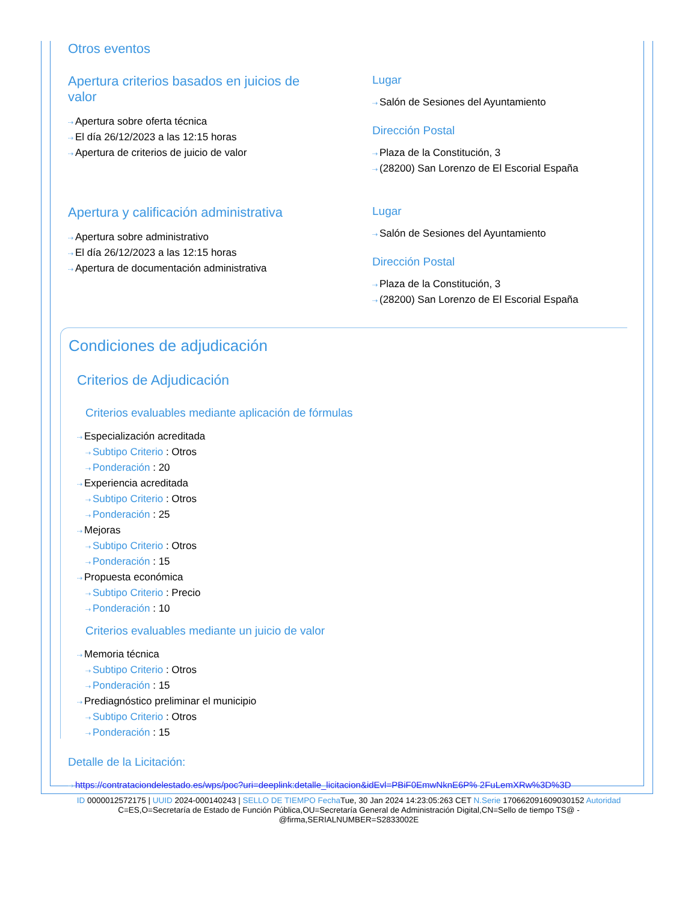Otros eventos
Apertura criterios basados en juicios de valor
⇢ Apertura sobre oferta técnica
⇢ El día 26/12/2023 a las 12:15 horas
⇢ Apertura de criterios de juicio de valor
Lugar
⇢ Salón de Sesiones del Ayuntamiento
Dirección Postal
⇢ Plaza de la Constitución, 3
⇢ (28200) San Lorenzo de El Escorial España
Apertura y calificación administrativa
⇢ Apertura sobre administrativo
⇢ El día 26/12/2023 a las 12:15 horas
⇢ Apertura de documentación administrativa
Lugar
⇢ Salón de Sesiones del Ayuntamiento
Dirección Postal
⇢ Plaza de la Constitución, 3
⇢ (28200) San Lorenzo de El Escorial España
Condiciones de adjudicación
Criterios de Adjudicación
Criterios evaluables mediante aplicación de fórmulas
⇢ Especialización acreditada
⇢ Subtipo Criterio : Otros
⇢ Ponderación : 20
⇢ Experiencia acreditada
⇢ Subtipo Criterio : Otros
⇢ Ponderación : 25
⇢ Mejoras
⇢ Subtipo Criterio : Otros
⇢ Ponderación : 15
⇢ Propuesta económica
⇢ Subtipo Criterio : Precio
⇢ Ponderación : 10
Criterios evaluables mediante un juicio de valor
⇢ Memoria técnica
⇢ Subtipo Criterio : Otros
⇢ Ponderación : 15
⇢ Prediagnóstico preliminar el municipio
⇢ Subtipo Criterio : Otros
⇢ Ponderación : 15
Detalle de la Licitación:
⇢ https://contrataciondelestado.es/wps/poc?uri=deeplink:detalle_licitacion&idEvl=PBiF0EmwNknE6P% 2FuLemXRw%3D%3D
ID 0000012572175 | UUID 2024-000140243 | SELLO DE TIEMPO Fecha Tue, 30 Jan 2024 14:23:05:263 CET N.Serie 170662091609030152 Autoridad C=ES,O=Secretaría de Estado de Función Pública,OU=Secretaría General de Administración Digital,CN=Sello de tiempo TS@ - @firma,SERIALNUMBER=S2833002E